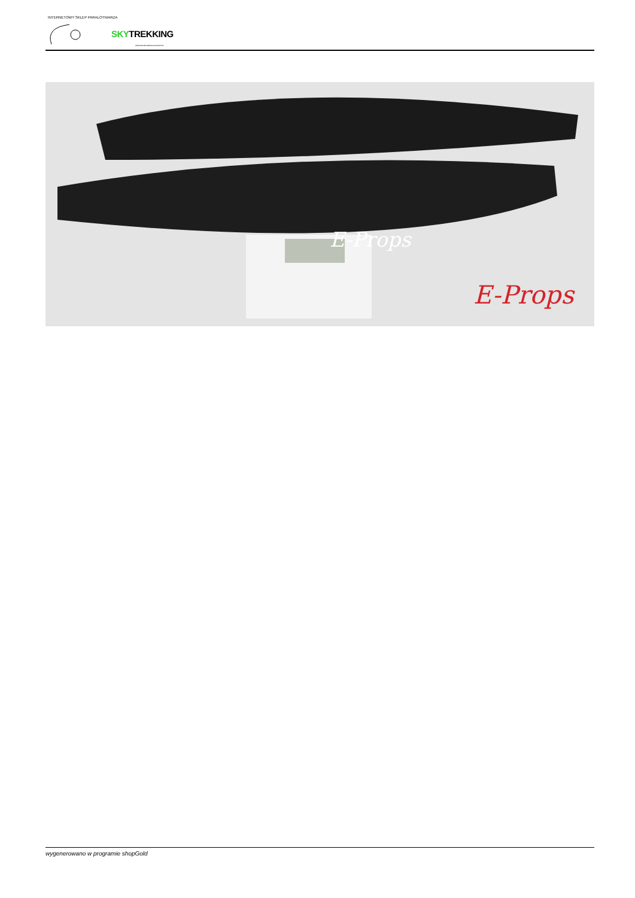INTERNETOWY SKLEP PARALOTNIARZA
SKYTREKKING
WWW.SKLEP-PARALOTNIOWY.PL
E-Props
E-Props
wygenerowano w programie shopGold